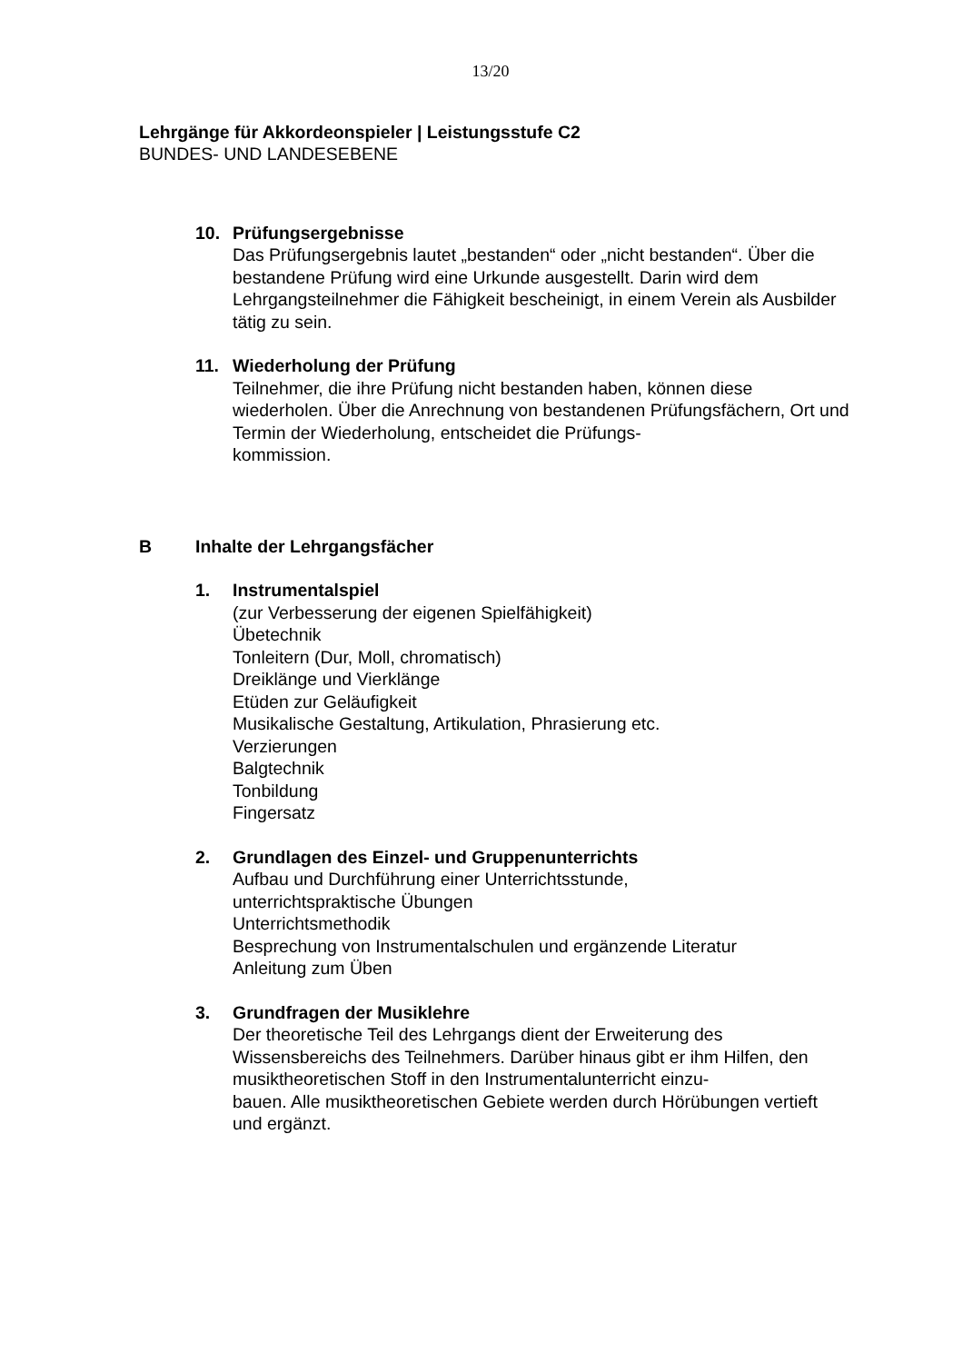13/20
Lehrgänge für Akkordeonspieler | Leistungsstufe C2
BUNDES- UND LANDESEBENE
10. Prüfungsergebnisse
Das Prüfungsergebnis lautet „bestanden“ oder „nicht bestanden“. Über die bestandene Prüfung wird eine Urkunde ausgestellt. Darin wird dem Lehrgangsteilnehmer die Fähigkeit bescheinigt, in einem Verein als Ausbilder tätig zu sein.
11. Wiederholung der Prüfung
Teilnehmer, die ihre Prüfung nicht bestanden haben, können diese wiederholen. Über die Anrechnung von bestandenen Prüfungsfächern, Ort und Termin der Wiederholung, entscheidet die Prüfungs-
kommission.
B Inhalte der Lehrgangsfächer
1. Instrumentalspiel
(zur Verbesserung der eigenen Spielfähigkeit)
Übetechnik
Tonleitern (Dur, Moll, chromatisch)
Dreiklänge und Vierklänge
Etüden zur Geläufigkeit
Musikalische Gestaltung, Artikulation, Phrasierung etc.
Verzierungen
Balgtechnik
Tonbildung
Fingersatz
2. Grundlagen des Einzel- und Gruppenunterrichts
Aufbau und Durchführung einer Unterrichtsstunde,
unterrichtspraktische Übungen
Unterrichtsmethodik
Besprechung von Instrumentalschulen und ergänzende Literatur
Anleitung zum Üben
3. Grundfragen der Musiklehre
Der theoretische Teil des Lehrgangs dient der Erweiterung des Wissensbereichs des Teilnehmers. Darüber hinaus gibt er ihm Hilfen, den musiktheoretischen Stoff in den Instrumentalunterricht einzu-
bauen. Alle musiktheoretischen Gebiete werden durch Hörübungen vertieft und ergänzt.